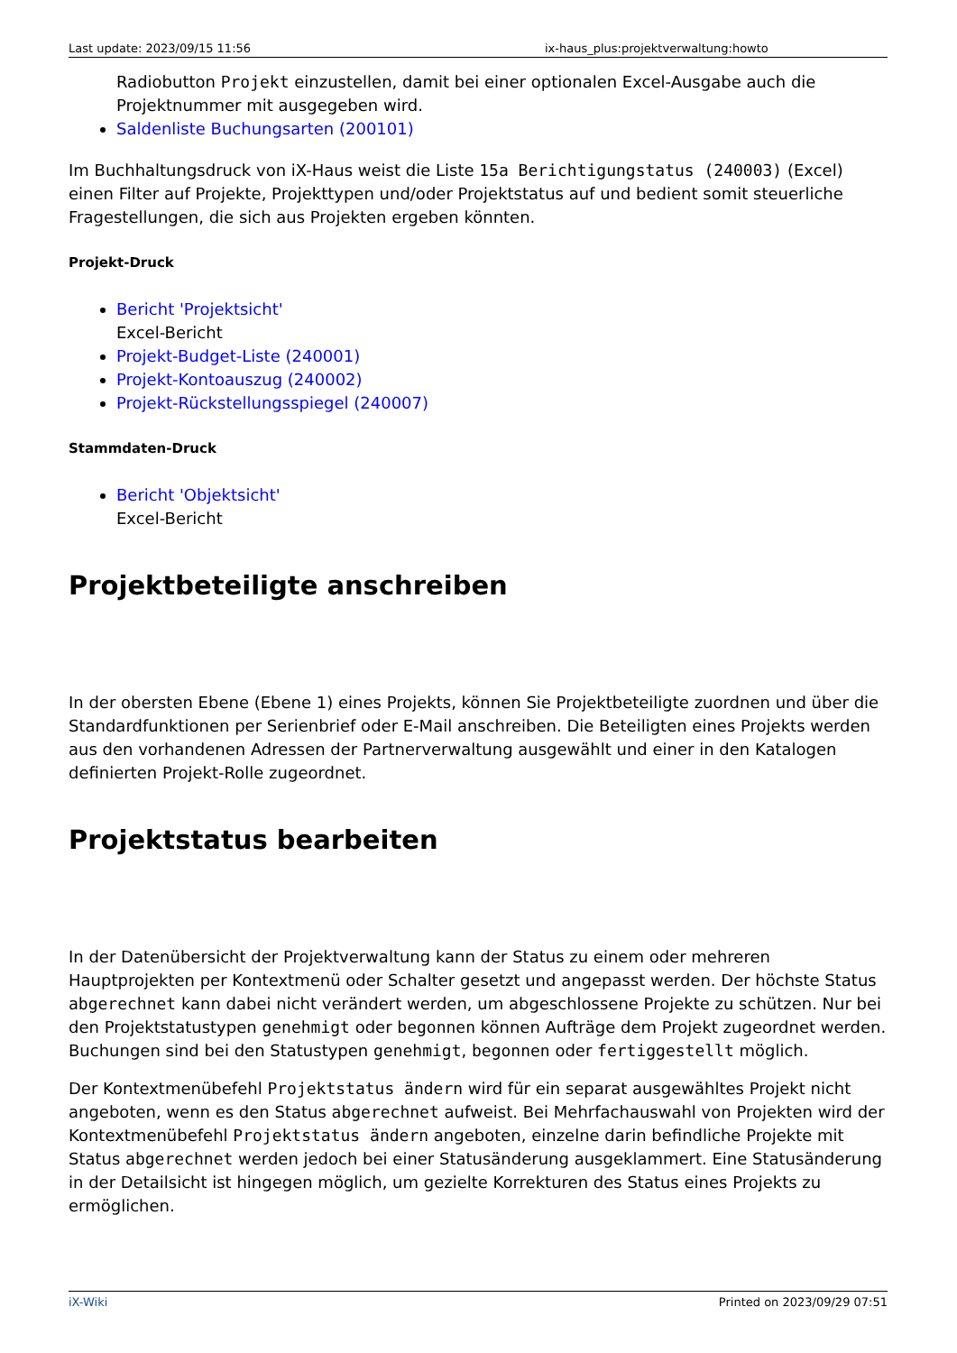Last update: 2023/09/15 11:56 ix-haus_plus:projektverwaltung:howto
Radiobutton Projekt einzustellen, damit bei einer optionalen Excel-Ausgabe auch die Projektnummer mit ausgegeben wird.
Saldenliste Buchungsarten (200101)
Im Buchhaltungsdruck von iX-Haus weist die Liste 15a Berichtigungstatus (240003) (Excel) einen Filter auf Projekte, Projekttypen und/oder Projektstatus auf und bedient somit steuerliche Fragestellungen, die sich aus Projekten ergeben könnten.
Projekt-Druck
Bericht 'Projektsicht'
Excel-Bericht
Projekt-Budget-Liste (240001)
Projekt-Kontoauszug (240002)
Projekt-Rückstellungsspiegel (240007)
Stammdaten-Druck
Bericht 'Objektsicht'
Excel-Bericht
Projektbeteiligte anschreiben
In der obersten Ebene (Ebene 1) eines Projekts, können Sie Projektbeteiligte zuordnen und über die Standardfunktionen per Serienbrief oder E-Mail anschreiben. Die Beteiligten eines Projekts werden aus den vorhandenen Adressen der Partnerverwaltung ausgewählt und einer in den Katalogen definierten Projekt-Rolle zugeordnet.
Projektstatus bearbeiten
In der Datenübersicht der Projektverwaltung kann der Status zu einem oder mehreren Hauptprojekten per Kontextmenü oder Schalter gesetzt und angepasst werden. Der höchste Status abgerechnet kann dabei nicht verändert werden, um abgeschlossene Projekte zu schützen. Nur bei den Projektstatustypen genehmigt oder begonnen können Aufträge dem Projekt zugeordnet werden. Buchungen sind bei den Statustypen genehmigt, begonnen oder fertiggestellt möglich.
Der Kontextmenübefehl Projektstatus ändern wird für ein separat ausgewähltes Projekt nicht angeboten, wenn es den Status abgerechnet aufweist. Bei Mehrfachauswahl von Projekten wird der Kontextmenübefehl Projektstatus ändern angeboten, einzelne darin befindliche Projekte mit Status abgerechnet werden jedoch bei einer Statusänderung ausgeklammert. Eine Statusänderung in der Detailsicht ist hingegen möglich, um gezielte Korrekturen des Status eines Projekts zu ermöglichen.
iX-Wiki Printed on 2023/09/29 07:51